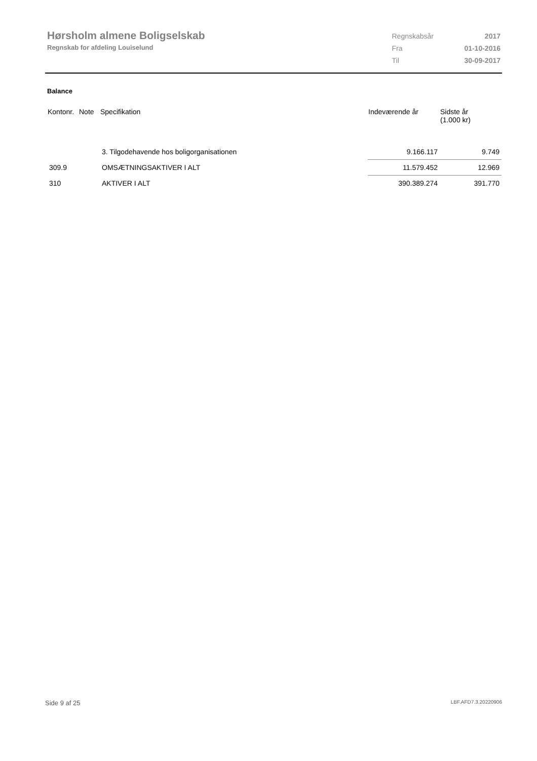Hørsholm almene Boligselskab
Regnskab for afdeling Louiselund
| Regnskabsår | 2017 |
| Fra | 01-10-2016 |
| Til | 30-09-2017 |
Balance
| Kontonr. | Note | Specifikation | Indeværende år | Sidste år (1.000 kr) |
| --- | --- | --- | --- | --- |
| | | 3. Tilgodehavende hos boligorganisationen | 9.166.117 | 9.749 |
| 309.9 | | OMSÆTNINGSAKTIVER I ALT | 11.579.452 | 12.969 |
| 310 | | AKTIVER I ALT | 390.389.274 | 391.770 |
Side 9 af 25 LBF.AFD7.3.20220906